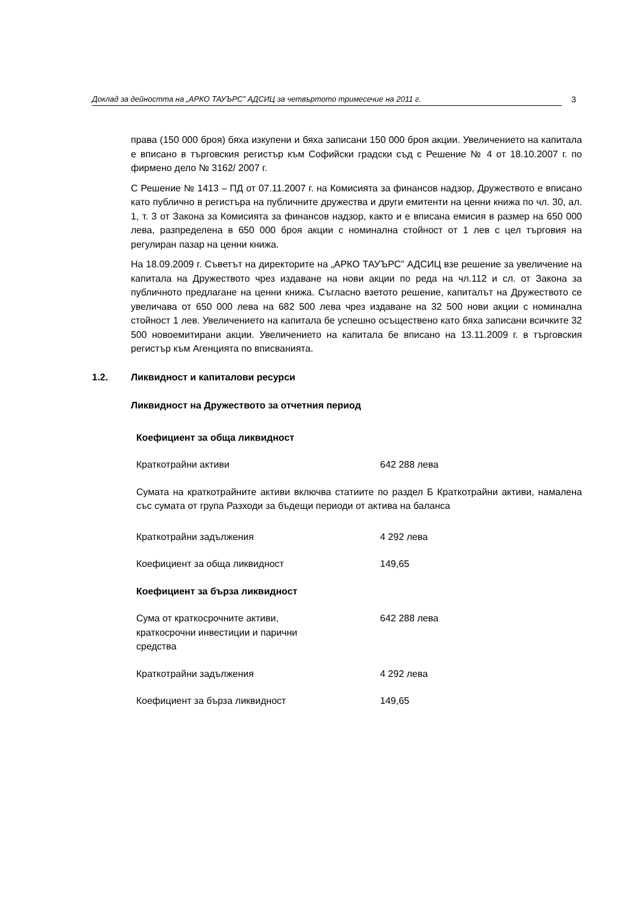Доклад за дейността на „АРКО ТАУЪРС” АДСИЦ за четвъртото тримесечие на 2011 г. 3
права (150 000 броя) бяха изкупени и бяха записани 150 000 броя акции. Увеличението на капитала е вписано в търговския регистър към Софийски градски съд с Решение № 4 от 18.10.2007 г. по фирмено дело № 3162/ 2007 г.
С Решение № 1413 – ПД от 07.11.2007 г. на Комисията за финансов надзор, Дружеството е вписано като публично в регистъра на публичните дружества и други емитенти на ценни книжа по чл. 30, ал. 1, т. 3 от Закона за Комисията за финансов надзор, както и е вписана емисия в размер на 650 000 лева, разпределена в 650 000 броя акции с номинална стойност от 1 лев с цел търговия на регулиран пазар на ценни книжа.
На 18.09.2009 г. Съветът на директорите на „АРКО ТАУЪРС” АДСИЦ взе решение за увеличение на капитала на Дружеството чрез издаване на нови акции по реда на чл.112 и сл. от Закона за публичното предлагане на ценни книжа. Съгласно взетото решение, капиталът на Дружеството се увеличава от 650 000 лева на 682 500 лева чрез издаване на 32 500 нови акции с номинална стойност 1 лев. Увеличението на капитала бе успешно осъществено като бяха записани всичките 32 500 новоемитирани акции. Увеличението на капитала бе вписано на 13.11.2009 г. в търговския регистър към Агенцията по вписванията.
1.2. Ликвидност и капиталови ресурси
Ликвидност на Дружеството за отчетния период
Коефициент за обща ликвидност
| Краткотрайни активи | 642 288 лева |
Сумата на краткотрайните активи включва статиите по раздел Б Краткотрайни активи, намалена със сумата от група Разходи за бъдещи периоди от актива на баланса
| Краткотрайни задължения | 4 292 лева |
| Коефициент за обща ликвидност | 149,65 |
Коефициент за бърза ликвидност
| Сума от краткосрочните активи, краткосрочни инвестиции и парични средства | 642 288 лева |
| Краткотрайни задължения | 4 292 лева |
| Коефициент за бърза ликвидност | 149,65 |